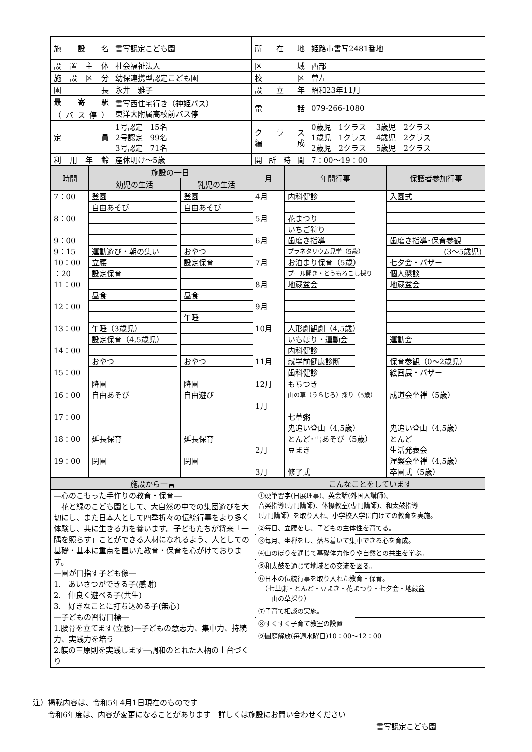| 施設名 | 書写認定こども園 | 所在地 | 姫路市書写2481番地 |
| 設置主体 | 社会福祉法人 | 区域 | 西部 |
| 施設区分 | 幼保連携型認定こども園 | 校区 | 曽左 |
| 園長 | 永井 雅子 | 設立年 | 昭和23年11月 |
| 最寄駅 （バス停） | 書写西住宅行き（神姫バス） 東洋大附属高校前バス停 | 電話 | 079-266-1080 |
| 定員 | 1号認定 15名 2号認定 99名 3号認定 71名 | クラス 編成 | 0歳児 1クラス 3歳児 2クラス 1歳児 1クラス 4歳児 2クラス 2歳児 2クラス 5歳児 2クラス |
| 利用年齢 | 産休明け～5歳 | 開所時間 | 7：00～19：00 |
| 時間 | 施設の一日 | | 月 | 年間行事 | 保護者参加行事 |
| --- | --- | --- | --- | --- | --- |
| | 幼児の生活 | 乳児の生活 | | | |
| 7：00 | 登園 | 登園 | 4月 | 内科健診 | 入園式 |
| | 自由あそび | 自由あそび | | | |
| 8：00 | | | 5月 | 花まつり | |
| | | | | いちご狩り | |
| 9：00 | | | 6月 | 歯磨き指導 | 歯磨き指導･保育参観 |
| 9：15 | 運動遊び・朝の集い | おやつ | | プラネタリウム見学（5歳） | (3～5歳児) |
| 10：00 | 立腰 | 設定保育 | 7月 | お泊まり保育（5歳） | 七夕会・バザー |
| ：20 | 設定保育 | | | プール開き・とうもろこし採り | 個人懇談 |
| 11：00 | | | 8月 | 地蔵盆会 | 地蔵盆会 |
| | 昼食 | 昼食 | | | |
| 12：00 | | | 9月 | | |
| | | 午睡 | | | |
| 13：00 | 午睡（3歳児） | | 10月 | 人形劇観劇（4,5歳） | |
| | 設定保育（4,5歳児） | | | いもほり・運動会 | 運動会 |
| 14：00 | | | | 内科健診 | |
| | おやつ | おやつ | 11月 | 就学前健康診断 | 保育参観（0～2歳児） |
| 15：00 | | | | 歯科健診 | 絵画展・バザー |
| | 降園 | 降園 | 12月 | もちつき | |
| 16：00 | 自由あそび | 自由遊び | | 山の草（うらじろ）採り（5歳） | 成道会坐禅（5歳） |
| | | | 1月 | | |
| 17：00 | | | | 七草粥 | |
| | | | | 鬼追い登山（4,5歳） | 鬼追い登山（4,5歳） |
| 18：00 | 延長保育 | 延長保育 | | とんど･雪あそび（5歳） | とんど |
| | | | 2月 | 豆まき | 生活発表会 |
| 19：00 | 閉園 | 閉園 | | | 涅槃会坐禅（4,5歳） |
| | | | 3月 | 修了式 | 卒園式（5歳） |
| 施設から一言 | こんなことをしています |
| --- | --- |
| ―心のこもった手作りの教育・保育― 花と緑のこども園として、大自然の中での集団遊びを大切にし、また日本人として四季折々の伝統行事をより多く体験し、共に生きる力を養います。子どもたちが将来「一隅を照らす」ことができる人材になれるよう、人としての基礎・基本に重点を置いた教育・保育を心がけております。 ―園が目指す子ども像― 1. あいさつができる子(感謝) 2. 仲良く遊べる子(共生) 3. 好きなことに打ち込める子(無心) ―子どもの習得目標― 1.腰骨を立てます(立腰)―子どもの意志力、集中力、持続力、実践力を培う 2.躾の三原則を実践します―調和のとれた人柄の土台づくり | ①硬筆習字(日展理事)、英会話(外国人講師)、 音楽指導(専門講師)、体操教室(専門講師)、和太鼓指導 (専門講師）を取り入れ、小学校入学に向けての教育を実施。 ②毎日、立腰をし、子どもの主体性を育てる。 ③毎月、坐禅をし、落ち着いて集中できる心を育成。 ④山のぼりを通じて基礎体力作りや自然との共生を学ぶ。 ⑤和太鼓を通じて地域との交流を図る。 ⑥日本の伝統行事を取り入れた教育・保育。 （七草粥・とんど・豆まき・花まつり・七夕会・地蔵盆 山の草採り） ⑦子育て相談の実施。 ⑧すくすく子育て教室の設置 ⑨園庭解放(毎週水曜日)10：00～12：00 |
注）掲載内容は、令和5年4月1日現在のものです
　　令和6年度は、内容が変更になることがあります　詳しくは施設にお問い合わせください
　書写認定こども園